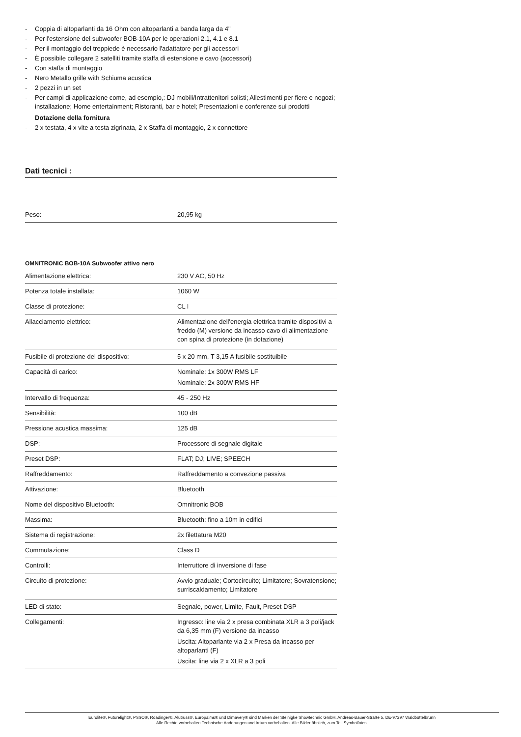- Coppia di altoparlanti da 16 Ohm con altoparlanti a banda larga da 4"
- Per l'estensione del subwoofer BOB-10A per le operazioni 2.1, 4.1 e 8.1
- Per il montaggio del treppiede è necessario l'adattatore per gli accessori
- È possibile collegare 2 satelliti tramite staffa di estensione e cavo (accessori)
- Con staffa di montaggio
- Nero Metallo grille with Schiuma acustica
- 2 pezzi in un set
- Per campi di applicazione come, ad esempio,: DJ mobili/Intrattenitori solisti; Allestimenti per fiere e negozi; installazione; Home entertainment; Ristoranti, bar e hotel; Presentazioni e conferenze sui prodotti
Dotazione della fornitura
- 2 x testata, 4 x vite a testa zigrinata, 2 x Staffa di montaggio, 2 x connettore
Dati tecnici :
| Peso: | 20,95 kg |
OMNITRONIC BOB-10A Subwoofer attivo nero
| Alimentazione elettrica: | 230 V AC, 50 Hz |
| Potenza totale installata: | 1060 W |
| Classe di protezione: | CL I |
| Allacciamento elettrico: | Alimentazione dell'energia elettrica tramite dispositivi a freddo (M) versione da incasso cavo di alimentazione con spina di protezione (in dotazione) |
| Fusibile di protezione del dispositivo: | 5 x 20 mm, T 3,15 A fusibile sostituibile |
| Capacità di carico: | Nominale: 1x 300W RMS LF Nominale: 2x 300W RMS HF |
| Intervallo di frequenza: | 45 - 250 Hz |
| Sensibilità: | 100 dB |
| Pressione acustica massima: | 125 dB |
| DSP: | Processore di segnale digitale |
| Preset DSP: | FLAT; DJ; LIVE; SPEECH |
| Raffreddamento: | Raffreddamento a convezione passiva |
| Attivazione: | Bluetooth |
| Nome del dispositivo Bluetooth: | Omnitronic BOB |
| Massima: | Bluetooth: fino a 10m in edifici |
| Sistema di registrazione: | 2x filettatura M20 |
| Commutazione: | Class D |
| Controlli: | Interruttore di inversione di fase |
| Circuito di protezione: | Avvio graduale; Cortocircuito; Limitatore; Sovratensione; surriscaldamento; Limitatore |
| LED di stato: | Segnale, power, Limite, Fault, Preset DSP |
| Collegamenti: | Ingresso: line via 2 x presa combinata XLR a 3 poli/jack da 6,35 mm (F) versione da incasso Uscita: Altoparlante via 2 x Presa da incasso per altoparlanti (F) Uscita: line via 2 x XLR a 3 poli |
Eurolite®, Futurelight®, PSSO®, Roadinger®, Alutruss®, Europalms® und Dimavery® sind Marken der Steinigke Showtechnic GmbH, Andreas-Bauer-Straße 5, DE-97297 Waldbüttelbrunn
Alle Rechte vorbehalten.Technische Änderungen und Irrtum vorbehalten. Alle Bilder ähnlich, zum Teil Symbolfotos.